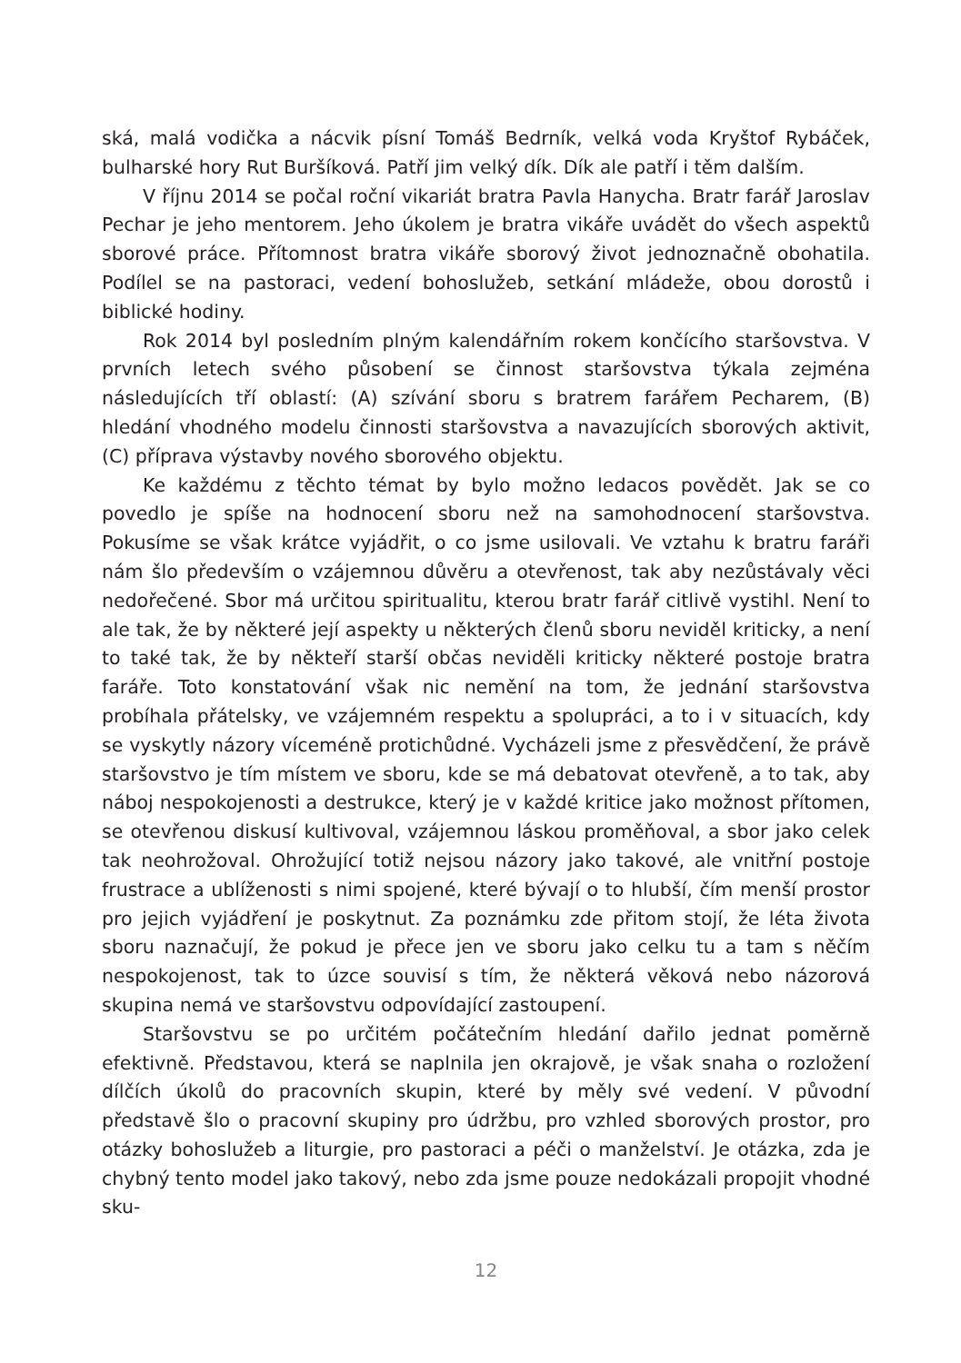ská, malá vodička a nácvik písní Tomáš Bedrník, velká voda Kryštof Rybáček, bulharské hory Rut Buršíková. Patří jim velký dík. Dík ale patří i těm dalším.
V říjnu 2014 se počal roční vikariát bratra Pavla Hanycha. Bratr farář Jaroslav Pechar je jeho mentorem. Jeho úkolem je bratra vikáře uvádět do všech aspektů sborové práce. Přítomnost bratra vikáře sborový život jednoznačně obohatila. Podílel se na pastoraci, vedení bohoslužeb, setkání mládeže, obou dorostů i biblické hodiny.
Rok 2014 byl posledním plným kalendářním rokem končícího staršovstva. V prvních letech svého působení se činnost staršovstva týkala zejména následujících tří oblastí: (A) szívání sboru s bratrem farářem Pecharem, (B) hledání vhodného modelu činnosti staršovstva a navazujících sborových aktivit, (C) příprava výstavby nového sborového objektu.
Ke každému z těchto témat by bylo možno ledacos povědět. Jak se co povedlo je spíše na hodnocení sboru než na samohodnocení staršovstva. Pokusíme se však krátce vyjádřit, o co jsme usilovali. Ve vztahu k bratru faráři nám šlo především o vzájemnou důvěru a otevřenost, tak aby nezůstávaly věci nedořečené. Sbor má určitou spiritualitu, kterou bratr farář citlivě vystihl. Není to ale tak, že by některé její aspekty u některých členů sboru neviděl kriticky, a není to také tak, že by někteří starší občas neviděli kriticky některé postoje bratra faráře. Toto konstatování však nic nemění na tom, že jednání staršovstva probíhala přátelsky, ve vzájemném respektu a spolupráci, a to i v situacích, kdy se vyskytly názory víceméně protichůdné. Vycházeli jsme z přesvědčení, že právě staršovstvo je tím místem ve sboru, kde se má debatovat otevřeně, a to tak, aby náboj nespokojenosti a destrukce, který je v každé kritice jako možnost přítomen, se otevřenou diskusí kultivoval, vzájemnou láskou proměňoval, a sbor jako celek tak neohrožoval. Ohrožující totiž nejsou názory jako takové, ale vnitřní postoje frustrace a ublíženosti s nimi spojené, které bývají o to hlubší, čím menší prostor pro jejich vyjádření je poskytnut. Za poznámku zde přitom stojí, že léta života sboru naznačují, že pokud je přece jen ve sboru jako celku tu a tam s něčím nespokojenost, tak to úzce souvisí s tím, že některá věková nebo názorová skupina nemá ve staršovstvu odpovídající zastoupení.
Staršovstvu se po určitém počátečním hledání dařilo jednat poměrně efektivně. Představou, která se naplnila jen okrajově, je však snaha o rozložení dílčích úkolů do pracovních skupin, které by měly své vedení. V původní představě šlo o pracovní skupiny pro údržbu, pro vzhled sborových prostor, pro otázky bohoslužeb a liturgie, pro pastoraci a péči o manželství. Je otázka, zda je chybný tento model jako takový, nebo zda jsme pouze nedokázali propojit vhodné sku-
12